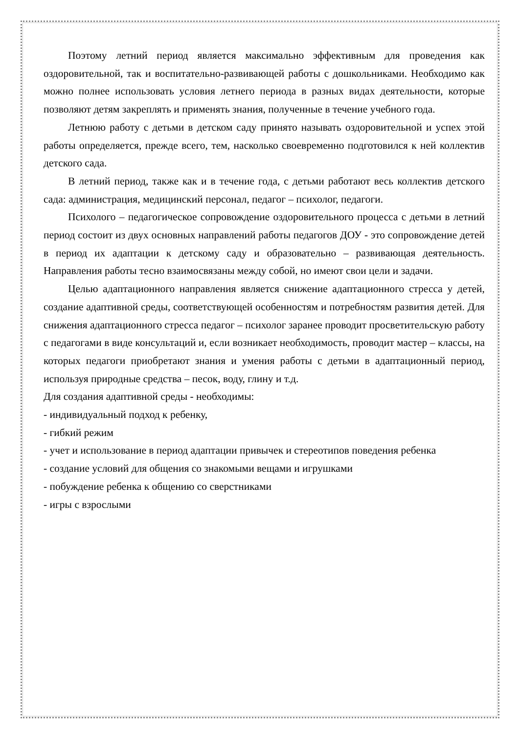Поэтому летний период является максимально эффективным для проведения как оздоровительной, так и воспитательно-развивающей работы с дошкольниками. Необходимо как можно полнее использовать условия летнего периода в разных видах деятельности, которые позволяют детям закреплять и применять знания, полученные в течение учебного года.
Летнюю работу с детьми в детском саду принято называть оздоровительной и успех этой работы определяется, прежде всего, тем, насколько своевременно подготовился к ней коллектив детского сада.
В летний период, также как и в течение года, с детьми работают весь коллектив детского сада: администрация, медицинский персонал, педагог – психолог, педагоги.
Психолого – педагогическое сопровождение оздоровительного процесса с детьми в летний период состоит из двух основных направлений работы педагогов ДОУ - это сопровождение детей в период их адаптации к детскому саду и образовательно – развивающая деятельность. Направления работы тесно взаимосвязаны между собой, но имеют свои цели и задачи.
Целью адаптационного направления является снижение адаптационного стресса у детей, создание адаптивной среды, соответствующей особенностям и потребностям развития детей. Для снижения адаптационного стресса педагог – психолог заранее проводит просветительскую работу с педагогами в виде консультаций и, если возникает необходимость, проводит мастер – классы, на которых педагоги приобретают знания и умения работы с детьми в адаптационный период, используя природные средства – песок, воду, глину и т.д.
Для создания адаптивной среды - необходимы:
- индивидуальный подход к ребенку,
- гибкий режим
- учет и использование в период адаптации привычек и стереотипов поведения ребенка
- создание условий для общения со знакомыми вещами и игрушками
- побуждение ребенка к общению со сверстниками
- игры с взрослыми